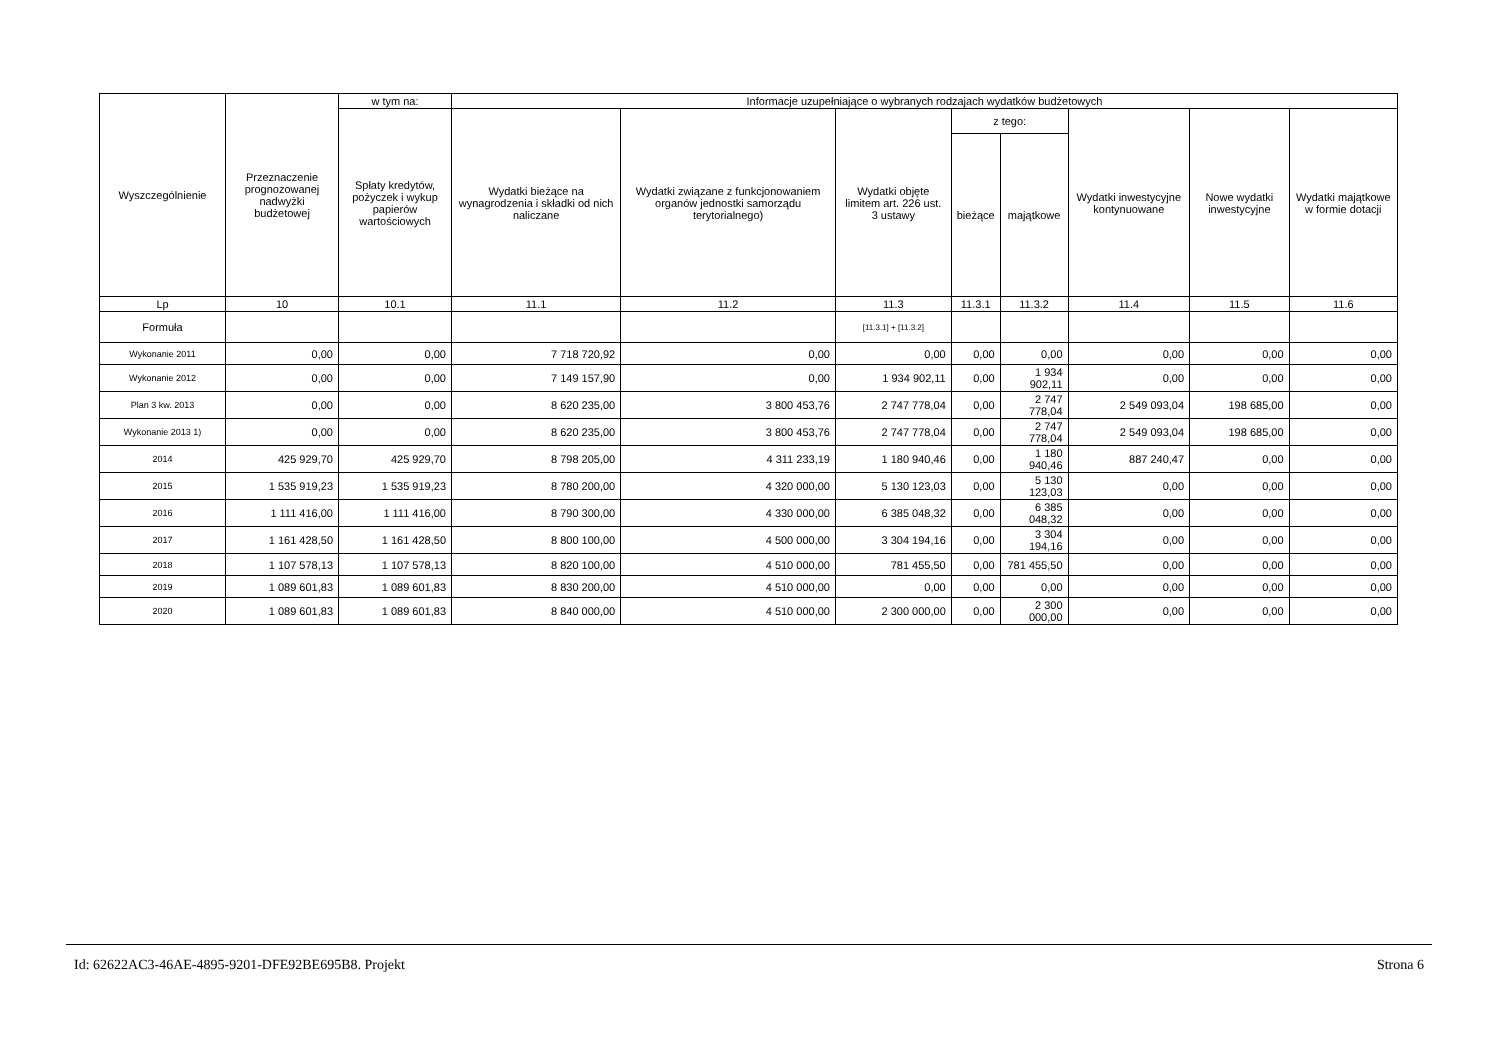| Wyszczególnienie | Przeznaczenie prognozowanej nadwyżki budżetowej | w tym na: | Informacje uzupełniające o wybranych rodzajach wydatków budżetowych | | | | | | | |
| --- | --- | --- | --- | --- | --- | --- | --- | --- | --- | --- |
| | | Spłaty kredytów, pożyczek i wykup papierów wartościowych | Wydatki bieżące na wynagrodzenia i składki od nich naliczane | Wydatki związane z funkcjonowaniem organów jednostki samorządu terytorialnego) | Wydatki objęte limitem art. 226 ust. 3 ustawy | z tego: | | Wydatki inwestycyjne kontynuowane | Nowe wydatki inwestycyjne | Wydatki majątkowe w formie dotacji |
| | | | | | | bieżące | majątkowe | | | |
| Lp | 10 | 10.1 | 11.1 | 11.2 | 11.3 | 11.3.1 | 11.3.2 | 11.4 | 11.5 | 11.6 |
| Formuła | | | | | [11.3.1] + [11.3.2] | | | | | |
| Wykonanie 2011 | 0,00 | 0,00 | 7 718 720,92 | 0,00 | 0,00 | 0,00 | 0,00 | 0,00 | 0,00 | 0,00 |
| Wykonanie 2012 | 0,00 | 0,00 | 7 149 157,90 | 0,00 | 1 934 902,11 | 0,00 | 1 934 902,11 | 0,00 | 0,00 | 0,00 |
| Plan 3 kw. 2013 | 0,00 | 0,00 | 8 620 235,00 | 3 800 453,76 | 2 747 778,04 | 0,00 | 2 747 778,04 | 2 549 093,04 | 198 685,00 | 0,00 |
| Wykonanie 2013 1) | 0,00 | 0,00 | 8 620 235,00 | 3 800 453,76 | 2 747 778,04 | 0,00 | 2 747 778,04 | 2 549 093,04 | 198 685,00 | 0,00 |
| 2014 | 425 929,70 | 425 929,70 | 8 798 205,00 | 4 311 233,19 | 1 180 940,46 | 0,00 | 1 180 940,46 | 887 240,47 | 0,00 | 0,00 |
| 2015 | 1 535 919,23 | 1 535 919,23 | 8 780 200,00 | 4 320 000,00 | 5 130 123,03 | 0,00 | 5 130 123,03 | 0,00 | 0,00 | 0,00 |
| 2016 | 1 111 416,00 | 1 111 416,00 | 8 790 300,00 | 4 330 000,00 | 6 385 048,32 | 0,00 | 6 385 048,32 | 0,00 | 0,00 | 0,00 |
| 2017 | 1 161 428,50 | 1 161 428,50 | 8 800 100,00 | 4 500 000,00 | 3 304 194,16 | 0,00 | 3 304 194,16 | 0,00 | 0,00 | 0,00 |
| 2018 | 1 107 578,13 | 1 107 578,13 | 8 820 100,00 | 4 510 000,00 | 781 455,50 | 0,00 | 781 455,50 | 0,00 | 0,00 | 0,00 |
| 2019 | 1 089 601,83 | 1 089 601,83 | 8 830 200,00 | 4 510 000,00 | 0,00 | 0,00 | 0,00 | 0,00 | 0,00 | 0,00 |
| 2020 | 1 089 601,83 | 1 089 601,83 | 8 840 000,00 | 4 510 000,00 | 2 300 000,00 | 0,00 | 2 300 000,00 | 0,00 | 0,00 | 0,00 |
Id: 62622AC3-46AE-4895-9201-DFE92BE695B8. Projekt Strona 6